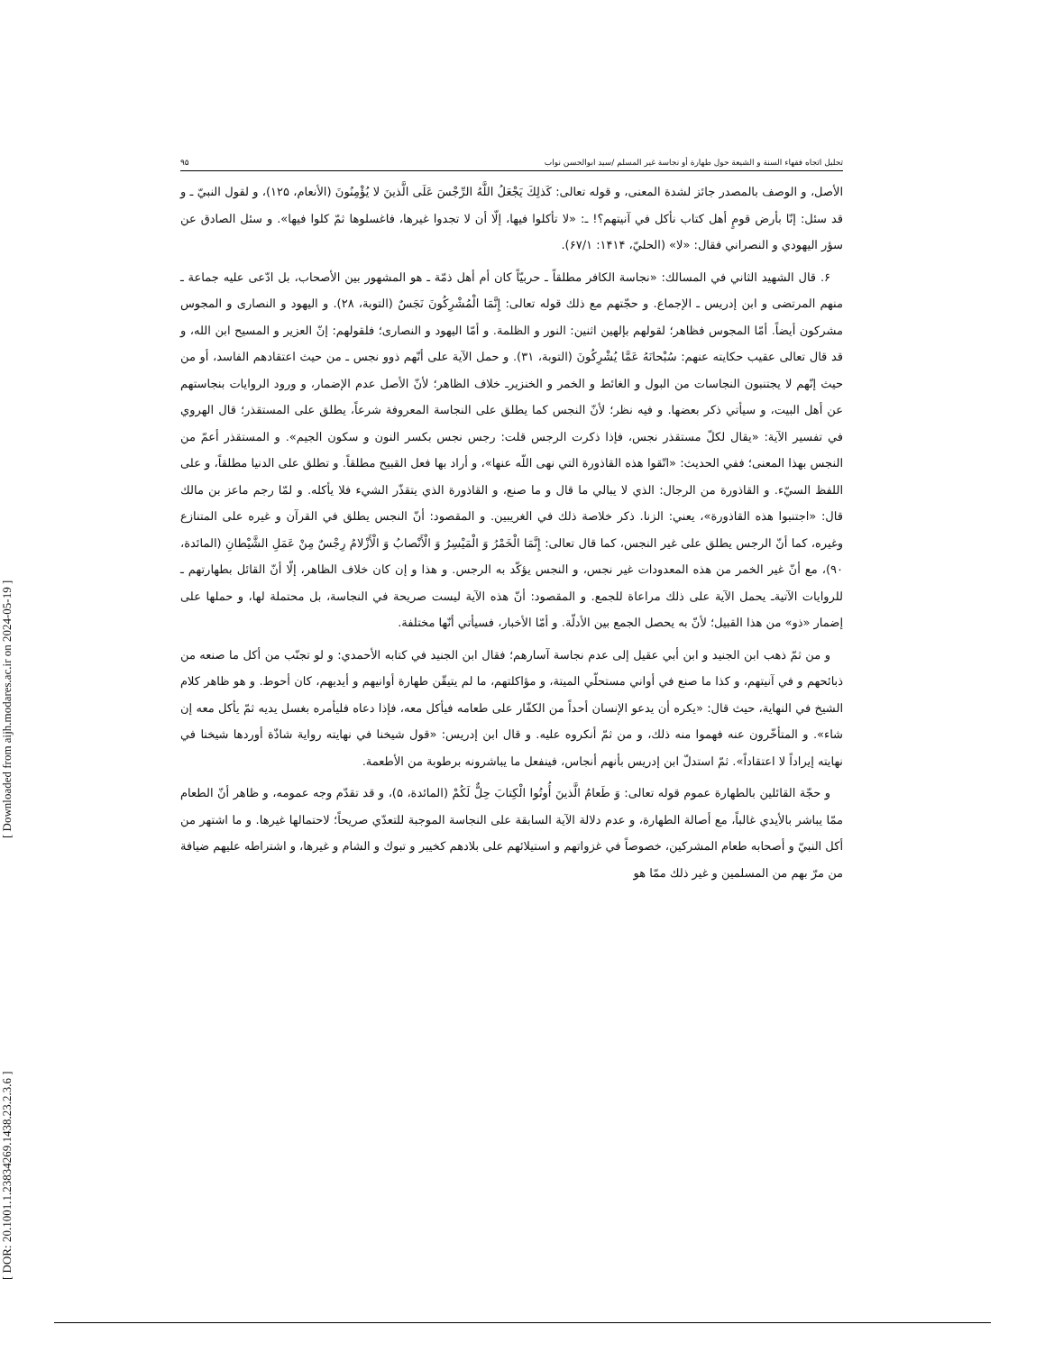[ Downloaded from aijh.modares.ac.ir on 2024-05-19 ]
[ DOR: 20.1001.1.23834269.1438.23.2.3.6 ]
تحليل اتجاه فقهاء السنة و الشيعة حول طهارة أو نجاسة غير المسلم /سيد ابوالحسن نواب ۹۵
الأصل، و الوصف بالمصدر جائز لشدة المعنى، و قوله تعالى: كَذلِكَ يَجْعَلُ اللَّهُ الرِّجْسَ عَلَى الَّذينَ لا يُؤْمِنُونَ (الأنعام، ۱۲۵)، و لقول النبيّ ـ و قد سئل: إنّا بأرض قومٍ أهل كتاب نأكل في آنيتهم؟! ـ: «لا تأكلوا فيها، إلّا أن لا تجدوا غيرها، فاغسلوها ثمّ كلوا فيها». و سئل الصادق عن سؤر اليهودي و النصراني فقال: «لا» (الحليّ، ۱۴۱۴: ۶۷/۱).
۶. قال الشهيد الثاني في المسالك: «نجاسة الكافر مطلقاً ـ حربيّاً كان أم أهل ذمّة ـ هو المشهور بين الأصحاب، بل ادّعى عليه جماعة ـ منهم المرتضى و ابن إدريس ـ الإجماع. و حجّتهم مع ذلك قوله تعالى: إِنَّمَا الْمُشْرِكُونَ نَجَسٌ (التوبة، ۲۸). و اليهود و النصارى و المجوس مشركون أيضاً. أمّا المجوس فظاهر؛ لقولهم بإلهين اثنين: النور و الظلمة. و أمّا اليهود و النصارى؛ فلقولهم: إنّ العزير و المسيح ابن الله، و قد قال تعالى عقيب حكايته عنهم: سُبْحانَهُ عَمَّا يُشْرِكُونَ (التوبة، ۳۱). و حمل الآية على أنّهم ذوو نجس ـ من حيث اعتقادهم الفاسد، أو من حيث إنّهم لا يجتنبون النجاسات من البول و الغائط و الخمر و الخنزيرـ خلاف الظاهر؛ لأنّ الأصل عدم الإضمار، و ورود الروايات بنجاستهم عن أهل البيت، و سيأتي ذكر بعضها. و فيه نظر؛ لأنّ النجس كما يطلق على النجاسة المعروفة شرعاً، يطلق على المستقذر؛ قال الهروي في تفسير الآية: «يقال لكلّ مستقذر نجس، فإذا ذكرت الرجس قلت: رجس نجس بكسر النون و سكون الجيم». و المستقذر أعمّ من النجس بهذا المعنى؛ ففي الحديث: «اتّقوا هذه القاذورة التي نهى اللّه عنها»، و أراد بها فعل القبيح مطلقاً. و تطلق على الدنيا مطلقاً، و على اللفظ السيّء. و القاذورة من الرجال: الذي لا يبالي ما قال و ما صنع، و القاذورة الذي يتقذّر الشيء فلا يأكله. و لمّا رجم ماعز بن مالك قال: «اجتنبوا هذه القاذورة»، يعني: الزنا. ذكر خلاصة ذلك في الغريبين. و المقصود: أنّ النجس يطلق في القرآن و غيره على المتنازع وغيره، كما أنّ الرجس يطلق على غير النجس، كما قال تعالى: إِنَّمَا الْخَمْرُ وَ الْمَيْسِرُ وَ الْأَنْصابُ وَ الْأَزْلامُ رِجْسٌ مِنْ عَمَلِ الشَّيْطانِ (المائدة، ۹۰)، مع أنّ غير الخمر من هذه المعدودات غير نجس، و النجس يؤكّد به الرجس. و هذا و إن كان خلاف الظاهر، إلّا أنّ القائل بطهارتهم ـ للروايات الآتيةـ يحمل الآية على ذلك مراعاة للجمع. و المقصود: أنّ هذه الآية ليست صريحة في النجاسة، بل محتملة لها، و حملها على إضمار «ذو» من هذا القبيل؛ لأنّ به يحصل الجمع بين الأدلّة. و أمّا الأخبار، فسيأتي أنّها مختلفة.
و من ثمّ ذهب ابن الجنيد و ابن أبي عقيل إلى عدم نجاسة آسارهم؛ فقال ابن الجنيد في كتابه الأحمدي: و لو تجنّب من أكل ما صنعه من ذبائحهم و في آنيتهم، و كذا ما صنع في أواني مستحلّي الميتة، و مؤاكلتهم، ما لم يتيقّن طهارة أوانيهم و أيديهم، كان أحوط. و هو ظاهر كلام الشيخ في النهاية، حيث قال: «يكره أن يدعو الإنسان أحداً من الكفّار على طعامه فيأكل معه، فإذا دعاه فليأمره بغسل يديه ثمّ يأكل معه إن شاء». و المتأخّرون عنه فهموا منه ذلك، و من ثمّ أنكروه عليه. و قال ابن إدريس: «قول شيخنا في نهايته رواية شاذّة أوردها شيخنا في نهايته إيراداً لا اعتقاداً». ثمّ استدلّ ابن إدريس بأنهم أنجاس، فينفعل ما يباشرونه برطوبة من الأطعمة.
و حجّة القائلين بالطهارة عموم قوله تعالى: وَ طَعامُ الَّذينَ أُوتُوا الْكِتابَ حِلٌّ لَكُمْ (المائدة، ۵)، و قد تقدّم وجه عمومه، و ظاهر أنّ الطعام ممّا يباشر بالأيدي غالباً، مع أصالة الطهارة، و عدم دلالة الآية السابقة على النجاسة الموجبة للتعدّي صريحاً؛ لاحتمالها غيرها. و ما اشتهر من أكل النبيّ و أصحابه طعام المشركين، خصوصاً في غزواتهم و استيلائهم على بلادهم كخيبر و تبوك و الشام و غيرها، و اشتراطه عليهم ضيافة من مرّ بهم من المسلمين و غير ذلك ممّا هو